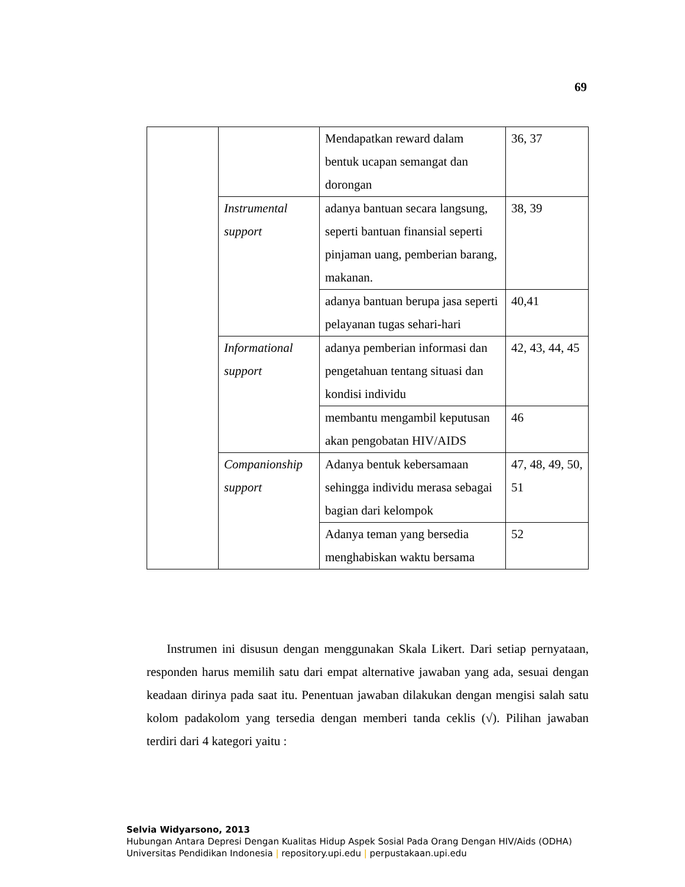69
| | | Mendapatkan reward dalam bentuk ucapan semangat dan dorongan | 36, 37 |
| | Instrumental support | adanya bantuan secara langsung, seperti bantuan finansial seperti pinjaman uang, pemberian barang, makanan. | 38, 39 |
| | | adanya bantuan berupa jasa seperti pelayanan tugas sehari-hari | 40,41 |
| | Informational support | adanya pemberian informasi dan pengetahuan tentang situasi dan kondisi individu | 42, 43, 44, 45 |
| | | membantu mengambil keputusan akan pengobatan HIV/AIDS | 46 |
| | Companionship support | Adanya bentuk kebersamaan sehingga individu merasa sebagai bagian dari kelompok | 47, 48, 49, 50, 51 |
| | | Adanya teman yang bersedia menghabiskan waktu bersama | 52 |
Instrumen ini disusun dengan menggunakan Skala Likert. Dari setiap pernyataan, responden harus memilih satu dari empat alternative jawaban yang ada, sesuai dengan keadaan dirinya pada saat itu. Penentuan jawaban dilakukan dengan mengisi salah satu kolom padakolom yang tersedia dengan memberi tanda ceklis (√). Pilihan jawaban terdiri dari 4 kategori yaitu :
Selvia Widyarsono, 2013
Hubungan Antara Depresi Dengan Kualitas Hidup Aspek Sosial Pada Orang Dengan HIV/Aids (ODHA)
Universitas Pendidikan Indonesia | repository.upi.edu | perpustakaan.upi.edu